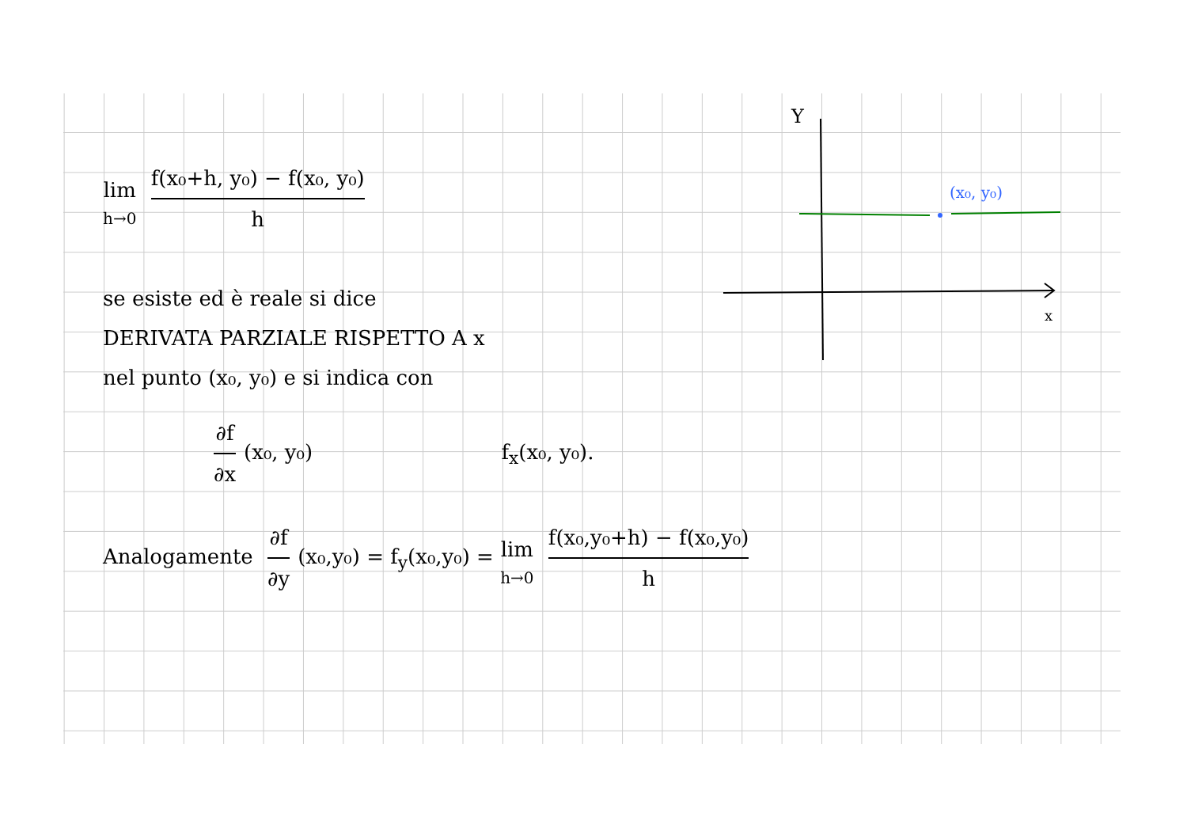Y
x
(x₀, y₀)
lim h→0 f(x₀+h, y₀) − f(x₀, y₀) h
se esiste ed è reale si dice
DERIVATA PARZIALE RISPETTO A x
nel punto (x₀, y₀) e si indica con
∂f ∂x (x₀, y₀) f<sub>x</sub>(x₀, y₀).
Analogamente ∂f ∂y (x₀,y₀) = f<sub>y</sub>(x₀,y₀) = lim h→0 f(x₀,y₀+h) − f(x₀,y₀) h